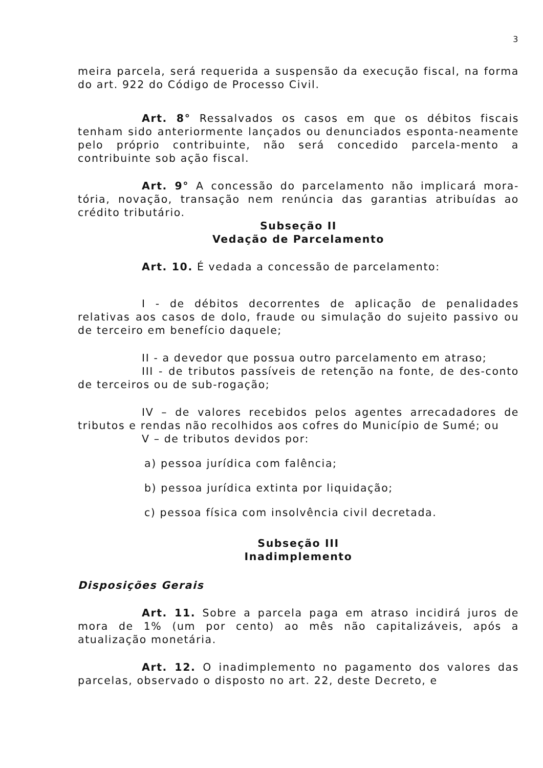3
meira parcela, será requerida a suspensão da execução fiscal, na forma do art. 922 do Código de Processo Civil.
Art. 8° Ressalvados os casos em que os débitos fiscais tenham sido anteriormente lançados ou denunciados esponta-neamente pelo próprio contribuinte, não será concedido parcela-mento a contribuinte sob ação fiscal.
Art. 9° A concessão do parcelamento não implicará mora-tória, novação, transação nem renúncia das garantias atribuídas ao crédito tributário.
Subseção II
Vedação de Parcelamento
Art. 10. É vedada a concessão de parcelamento:
I - de débitos decorrentes de aplicação de penalidades relativas aos casos de dolo, fraude ou simulação do sujeito passivo ou de terceiro em benefício daquele;
II - a devedor que possua outro parcelamento em atraso;
III - de tributos passíveis de retenção na fonte, de des-conto de terceiros ou de sub-rogação;
IV – de valores recebidos pelos agentes arrecadadores de tributos e rendas não recolhidos aos cofres do Município de Sumé; ou
V – de tributos devidos por:
a) pessoa jurídica com falência;
b) pessoa jurídica extinta por liquidação;
c) pessoa física com insolvência civil decretada.
Subseção III
Inadimplemento
Disposições Gerais
Art. 11. Sobre a parcela paga em atraso incidirá juros de mora de 1% (um por cento) ao mês não capitalizáveis, após a atualização monetária.
Art. 12. O inadimplemento no pagamento dos valores das parcelas, observado o disposto no art. 22, deste Decreto, e